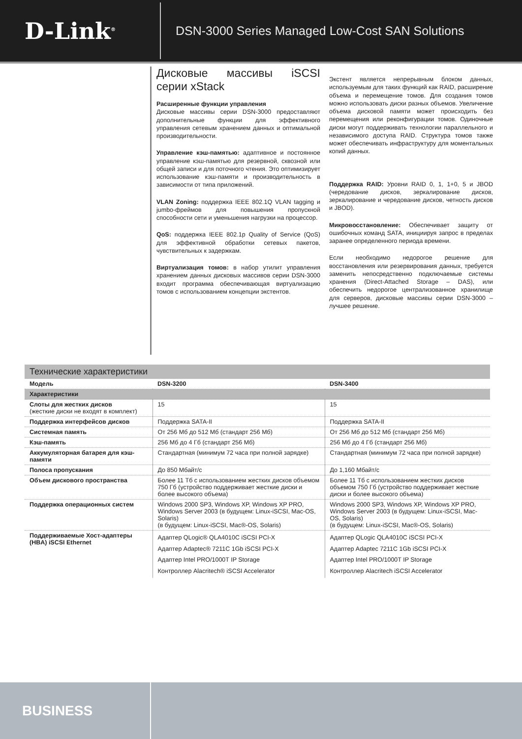D-Link<sup>®</sup>
DSN-3000 Series Managed Low-Cost SAN Solutions
Дисковые массивы iSCSI серии xStack
Расширенные функции управления
Дисковые массивы серии DSN-3000 предоставляют дополнительные функции для эффективного управления сетевым хранением данных и оптимальной производительности.
Управление кэш-памятью: адаптивное и постоянное управление кэш-памятью для резервной, сквозной или общей записи и для поточного чтения. Это оптимизирует использование кэш-памяти и производительность в зависимости от типа приложений.
VLAN Zoning: поддержка IEEE 802.1Q VLAN tagging и jumbo-фреймов для повышения пропускной способности сети и уменьшения нагрузки на процессор.
QoS: поддержка IEEE 802.1p Quality of Service (QoS) для эффективной обработки сетевых пакетов, чувствительных к задержкам.
Виртуализация томов: в набор утилит управления хранением данных дисковых массивов серии DSN-3000 входит программа обеспечивающая виртуализацию томов с использованием концепции экстентов.
Экстент является непрерывным блоком данных, используемым для таких функций как RAID, расширение объема и перемещение томов. Для создания томов можно использовать диски разных объемов. Увеличение объема дисковой памяти может происходить без перемещения или реконфигурации томов. Одиночные диски могут поддерживать технологии параллельного и независимого доступа RAID. Структура томов также может обеспечивать инфраструктуру для моментальных копий данных.
Поддержка RAID: Уровни RAID 0, 1, 1+0, 5 и JBOD (чередование дисков, зеркалирование дисков, зеркалирование и чередование дисков, четность дисков и JBOD).
Микровосстановление: Обеспечивает защиту от ошибочных команд SATA, инициируя запрос в пределах заранее определенного периода времени.
Если необходимо недорогое решение для восстановления или резервирования данных, требуется заменить непосредственно подключаемые системы хранения (Direct-Attached Storage – DAS), или обеспечить недорогое централизованное хранилище для серверов, дисковые массивы серии DSN-3000 – лучшее решение.
Технические характеристики
| Модель | DSN-3200 | DSN-3400 |
| --- | --- | --- |
| Характеристики | | |
| Слоты для жестких дисков (жесткие диски не входят в комплект) | 15 | 15 |
| Поддержка интерфейсов дисков | Поддержка SATA-II | Поддержка SATA-II |
| Системная память | От 256 Мб до 512 Мб (стандарт 256 Мб) | От 256 Мб до 512 Мб (стандарт 256 Мб) |
| Кэш-память | 256 Мб до 4 Гб (стандарт 256 Мб) | 256 Мб до 4 Гб (стандарт 256 Мб) |
| Аккумуляторная батарея для кэш-памяти | Стандартная (минимум 72 часа при полной зарядке) | Стандартная (минимум 72 часа при полной зарядке) |
| Полоса пропускания | До 850 Мбайт/с | До 1,160 Мбайт/с |
| Объем дискового пространства | Более 11 Тб с использованием жестких дисков объемом 750 Гб (устройство поддерживает жесткие диски и более высокого объема) | Более 11 Тб с использованием жестких дисков объемом 750 Гб (устройство поддерживает жесткие диски и более высокого объема) |
| Поддержка операционных систем | Windows 2000 SP3, Windows XP, Windows XP PRO, Windows Server 2003 (в будущем: Linux-iSCSI, Mac-OS, Solaris) (в будущем: Linux-iSCSI, Mac®-OS, Solaris) | Windows 2000 SP3, Windows XP, Windows XP PRO, Windows Server 2003 (в будущем: Linux-iSCSI, Mac-OS, Solaris) (в будущем: Linux-iSCSI, Mac®-OS, Solaris) |
| Поддерживаемые Хост-адаптеры (HBA) iSCSI Ethernet | Адаптер QLogic® QLA4010C iSCSI PCI-X Адаптер Adaptec® 7211C 1Gb iSCSI PCI-X Адаптер Intel PRO/1000T IP Storage Контроллер Alacritech® iSCSI Accelerator | Адаптер QLogic QLA4010C iSCSI PCI-X Адаптер Adaptec 7211C 1Gb iSCSI PCI-X Адаптер Intel PRO/1000T IP Storage Контроллер Alacritech iSCSI Accelerator |
BUSINESS